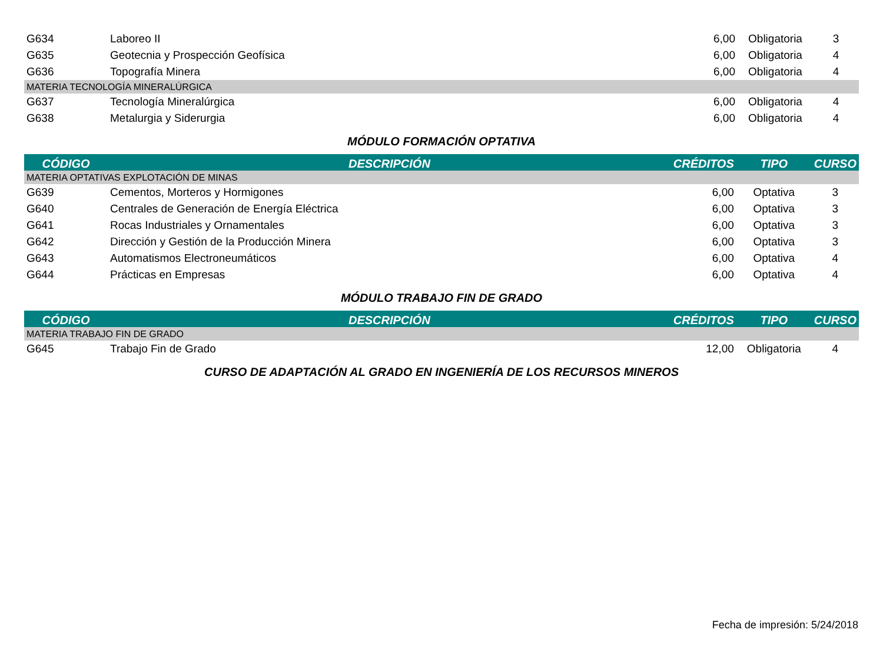| G634 | Laboreo II | 6,00 | Obligatoria | 3 |
| G635 | Geotecnia y Prospección Geofísica | 6,00 | Obligatoria | 4 |
| G636 | Topografía Minera | 6,00 | Obligatoria | 4 |
| MATERIA TECNOLOGÍA MINERALÚRGICA | | | | |
| G637 | Tecnología Mineralúrgica | 6,00 | Obligatoria | 4 |
| G638 | Metalurgia y Siderurgia | 6,00 | Obligatoria | 4 |
MÓDULO FORMACIÓN OPTATIVA
| CÓDIGO | DESCRIPCIÓN | CRÉDITOS | TIPO | CURSO |
| --- | --- | --- | --- | --- |
| MATERIA OPTATIVAS EXPLOTACIÓN DE MINAS | | | | |
| G639 | Cementos, Morteros y Hormigones | 6,00 | Optativa | 3 |
| G640 | Centrales de Generación de Energía Eléctrica | 6,00 | Optativa | 3 |
| G641 | Rocas Industriales y Ornamentales | 6,00 | Optativa | 3 |
| G642 | Dirección y Gestión de la Producción Minera | 6,00 | Optativa | 3 |
| G643 | Automatismos Electroneumáticos | 6,00 | Optativa | 4 |
| G644 | Prácticas en Empresas | 6,00 | Optativa | 4 |
MÓDULO TRABAJO FIN DE GRADO
| CÓDIGO | DESCRIPCIÓN | CRÉDITOS | TIPO | CURSO |
| --- | --- | --- | --- | --- |
| MATERIA TRABAJO FIN DE GRADO | | | | |
| G645 | Trabajo Fin de Grado | 12,00 | Obligatoria | 4 |
CURSO DE ADAPTACIÓN AL GRADO EN INGENIERÍA DE LOS RECURSOS MINEROS
Fecha de impresión: 5/24/2018